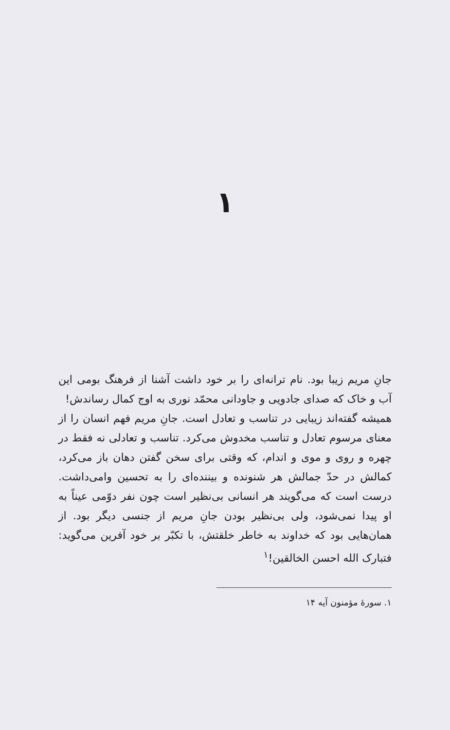۱
جانِ مریم زیبا بود. نام ترانه‌ای را بر خود داشت آشنا از فرهنگ بومی این آب و خاک که صدای جادویی و جاودانی محمّد نوری به اوج کمال رساندش!
همیشه گفته‌اند زیبایی در تناسب و تعادل است. جانِ مریم فهم انسان را از معنای مرسوم تعادل و تناسب مخدوش می‌کرد. تناسب و تعادلی نه فقط در چهره و روی و موی و اندام، که وقتی برای سخن گفتن دهان باز می‌کرد، کمالش در حدّ جمالش هر شنونده و بیننده‌ای را به تحسین وامی‌داشت. درست است که می‌گویند هر انسانی بی‌نظیر است چون نفر دوّمی عیناً به او پیدا نمی‌شود، ولی بی‌نظیر بودن جانِ مریم از جنسی دیگر بود. از همان‌هایی بود که خداوند به خاطر خلقتش، با تکبّر بر خود آفرین می‌گوید: فتبارک الله احسن الخالقین!<sup>۱</sup>
۱. سورهٔ مؤمنون آیه ۱۴